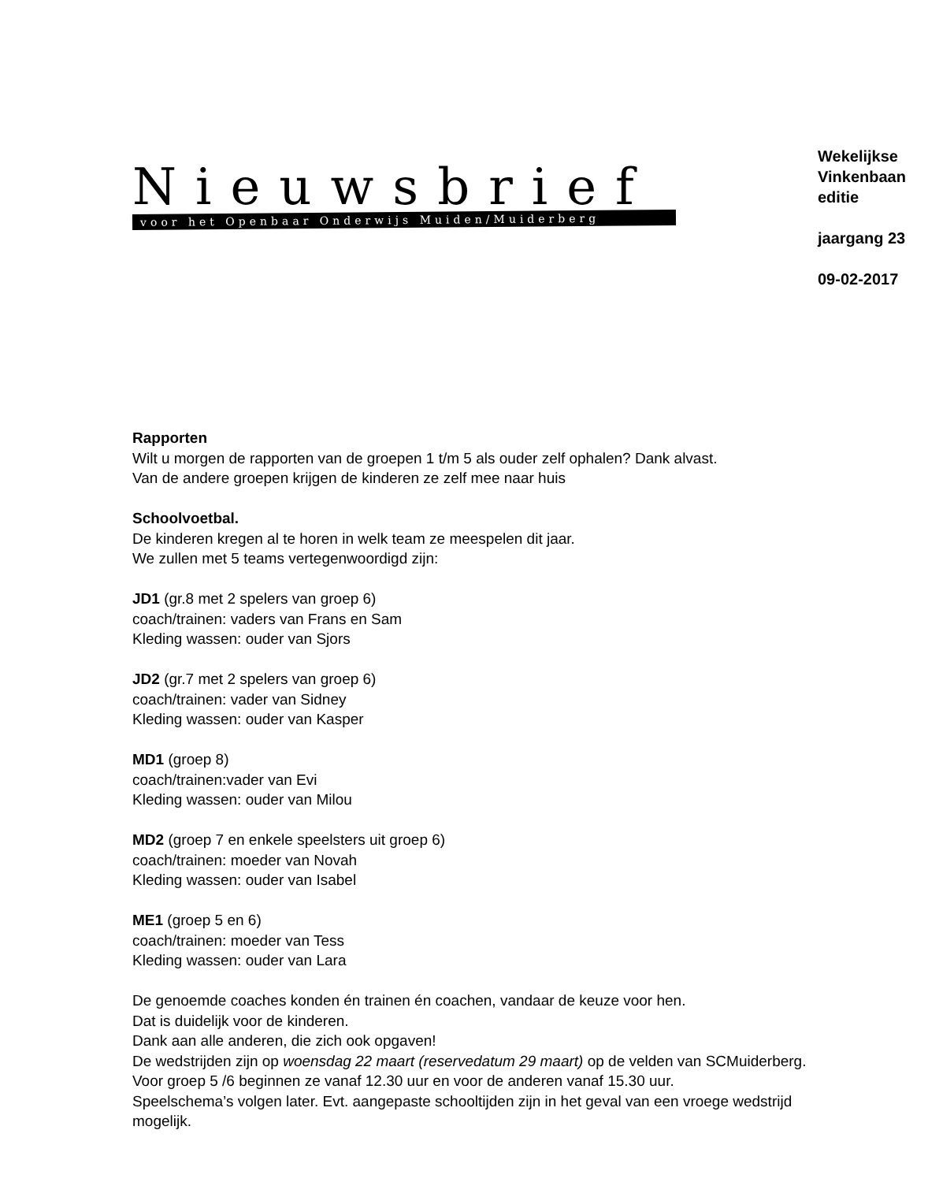Nieuwsbrief
voor het Openbaar Onderwijs Muiden/Muiderberg
Wekelijkse Vinkenbaan editie
jaargang 23
09-02-2017
Rapporten
Wilt u morgen de rapporten van de groepen 1 t/m 5 als ouder zelf ophalen? Dank alvast.
Van de andere groepen krijgen de kinderen ze zelf mee naar huis
Schoolvoetbal.
De kinderen kregen al te horen in welk team ze meespelen dit jaar.
We zullen met 5 teams vertegenwoordigd zijn:
JD1 (gr.8 met 2 spelers van groep 6)
coach/trainen: vaders van Frans en Sam
Kleding wassen: ouder van Sjors
JD2 (gr.7 met 2 spelers van groep 6)
coach/trainen: vader van Sidney
Kleding wassen: ouder van Kasper
MD1 (groep 8)
coach/trainen:vader van Evi
Kleding wassen: ouder van Milou
MD2 (groep 7 en enkele speelsters uit groep 6)
coach/trainen: moeder van Novah
Kleding wassen: ouder van Isabel
ME1 (groep 5 en 6)
coach/trainen: moeder van Tess
Kleding wassen: ouder van Lara
De genoemde coaches konden én trainen én coachen, vandaar de keuze voor hen.
Dat is duidelijk voor de kinderen.
Dank aan alle anderen, die zich ook opgaven!
De wedstrijden zijn op woensdag 22 maart (reservedatum 29 maart) op de velden van SCMuiderberg.
Voor groep 5 /6 beginnen ze vanaf 12.30 uur en voor de anderen vanaf 15.30 uur.
Speelschema’s volgen later. Evt. aangepaste schooltijden zijn in het geval van een vroege wedstrijd mogelijk.